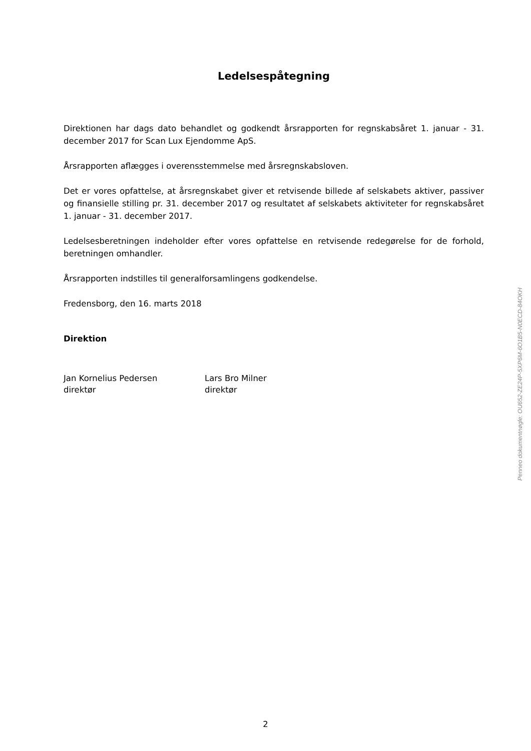Ledelsespåtegning
Direktionen har dags dato behandlet og godkendt årsrapporten for regnskabsåret 1. januar - 31. december 2017 for Scan Lux Ejendomme ApS.
Årsrapporten aflægges i overensstemmelse med årsregnskabsloven.
Det er vores opfattelse, at årsregnskabet giver et retvisende billede af selskabets aktiver, passiver og finansielle stilling pr. 31. december 2017 og resultatet af selskabets aktiviteter for regnskabsåret 1. januar - 31. december 2017.
Ledelsesberetningen indeholder efter vores opfattelse en retvisende redegørelse for de forhold, beretningen omhandler.
Årsrapporten indstilles til generalforsamlingens godkendelse.
Fredensborg, den 16. marts 2018
Direktion
Jan Kornelius Pedersen
direktør
Lars Bro Milner
direktør
Penneo dokumentnøgle: OU652-ZE24P-5XP6M-6O1B5-N0ECD-84OKH
2